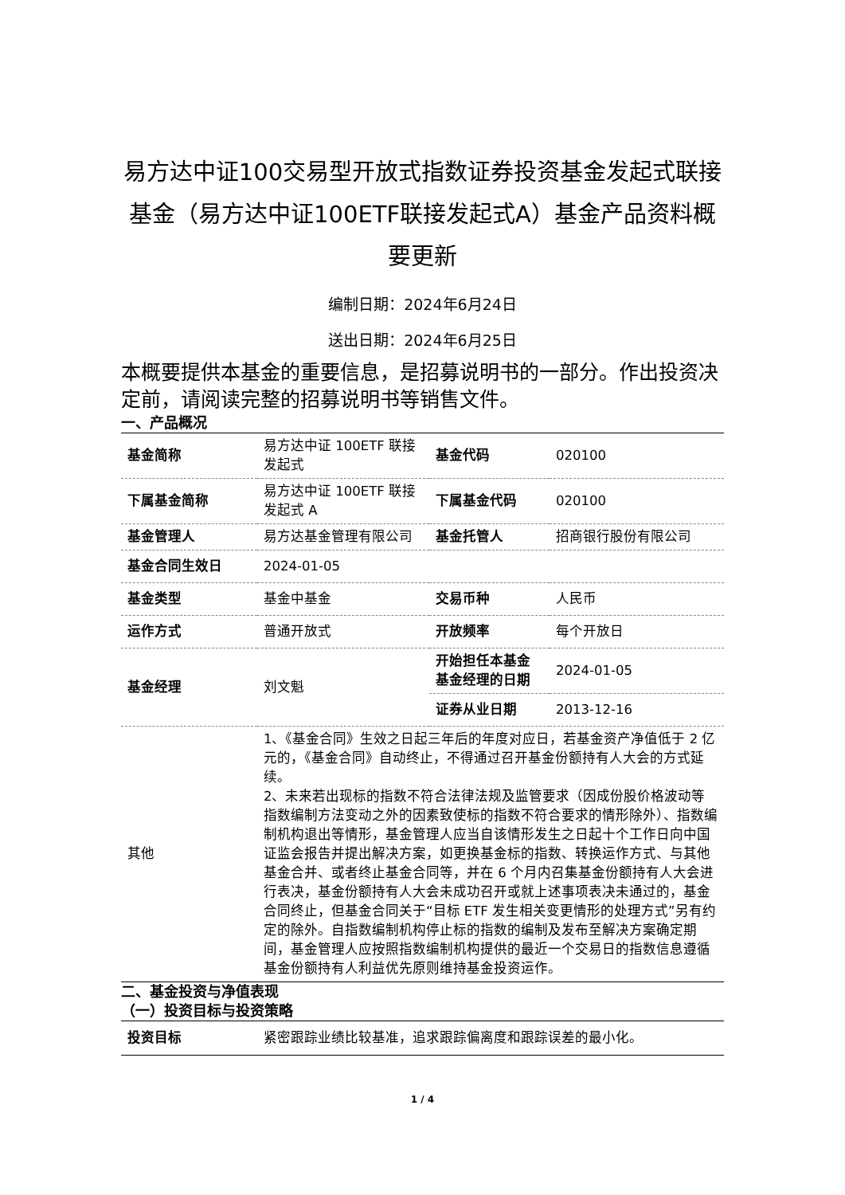易方达中证100交易型开放式指数证券投资基金发起式联接基金（易方达中证100ETF联接发起式A）基金产品资料概要更新
编制日期：2024年6月24日
送出日期：2024年6月25日
本概要提供本基金的重要信息，是招募说明书的一部分。作出投资决定前，请阅读完整的招募说明书等销售文件。
一、产品概况
| 基金简称 | 易方达中证 100ETF 联接发起式 | 基金代码 | 020100 |
| 下属基金简称 | 易方达中证 100ETF 联接发起式 A | 下属基金代码 | 020100 |
| 基金管理人 | 易方达基金管理有限公司 | 基金托管人 | 招商银行股份有限公司 |
| 基金合同生效日 | 2024-01-05 | | |
| 基金类型 | 基金中基金 | 交易币种 | 人民币 |
| 运作方式 | 普通开放式 | 开放频率 | 每个开放日 |
| 基金经理 | 刘文魁 | 开始担任本基金基金经理的日期 | 2024-01-05 |
| | | 证券从业日期 | 2013-12-16 |
| 其他 | 1、《基金合同》生效之日起三年后的年度对应日，若基金资产净值低于 2 亿元的，《基金合同》自动终止，不得通过召开基金份额持有人大会的方式延续。 2、未来若出现标的指数不符合法律法规及监管要求（因成份股价格波动等指数编制方法变动之外的因素致使标的指数不符合要求的情形除外）、指数编制机构退出等情形，基金管理人应当自该情形发生之日起十个工作日向中国证监会报告并提出解决方案，如更换基金标的指数、转换运作方式、与其他基金合并、或者终止基金合同等，并在 6 个月内召集基金份额持有人大会进行表决，基金份额持有人大会未成功召开或就上述事项表决未通过的，基金合同终止，但基金合同关于“目标 ETF 发生相关变更情形的处理方式”另有约定的除外。自指数编制机构停止标的指数的编制及发布至解决方案确定期间，基金管理人应按照指数编制机构提供的最近一个交易日的指数信息遵循基金份额持有人利益优先原则维持基金投资运作。 | | |
二、基金投资与净值表现
（一）投资目标与投资策略
| 投资目标 | 紧密跟踪业绩比较基准，追求跟踪偏离度和跟踪误差的最小化。 |
1 / 4